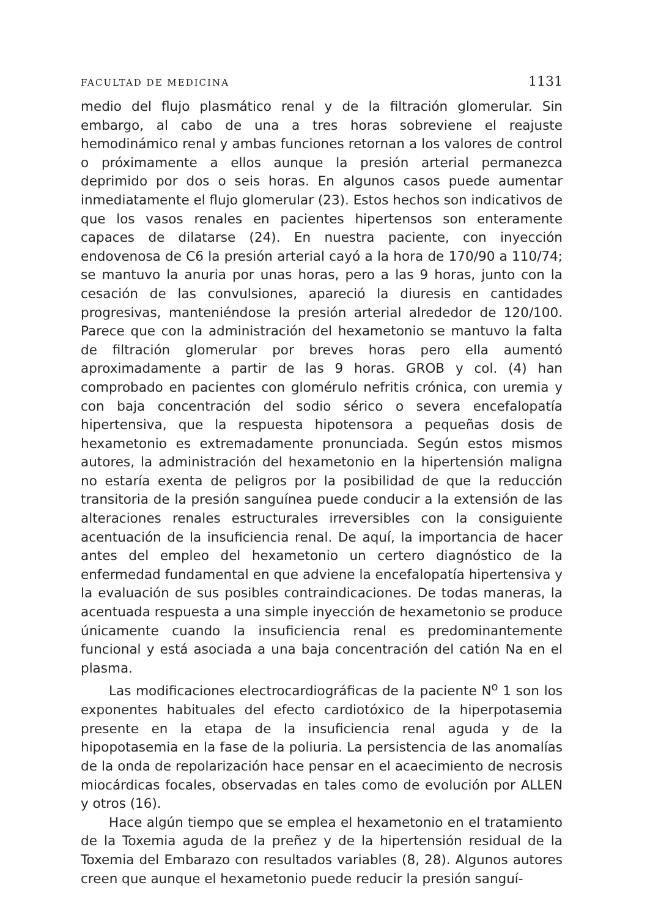FACULTAD DE MEDICINA 1131
medio del flujo plasmático renal y de la filtración glomerular. Sin embargo, al cabo de una a tres horas sobreviene el reajuste hemodinámico renal y ambas funciones retornan a los valores de control o próximamente a ellos aunque la presión arterial permanezca deprimido por dos o seis horas. En algunos casos puede aumentar inmediatamente el flujo glomerular (23). Estos hechos son indicativos de que los vasos renales en pacientes hipertensos son enteramente capaces de dilatarse (24). En nuestra paciente, con inyección endovenosa de C6 la presión arterial cayó a la hora de 170/90 a 110/74; se mantuvo la anuria por unas horas, pero a las 9 horas, junto con la cesación de las convulsiones, apareció la diuresis en cantidades progresivas, manteniéndose la presión arterial alrededor de 120/100. Parece que con la administración del hexametonio se mantuvo la falta de filtración glomerular por breves horas pero ella aumentó aproximadamente a partir de las 9 horas. GROB y col. (4) han comprobado en pacientes con glomérulo nefritis crónica, con uremia y con baja concentración del sodio sérico o severa encefalopatía hipertensiva, que la respuesta hipotensora a pequeñas dosis de hexametonio es extremadamente pronunciada. Según estos mismos autores, la administración del hexametonio en la hipertensión maligna no estaría exenta de peligros por la posibilidad de que la reducción transitoria de la presión sanguínea puede conducir a la extensión de las alteraciones renales estructurales irreversibles con la consiguiente acentuación de la insuficiencia renal. De aquí, la importancia de hacer antes del empleo del hexametonio un certero diagnóstico de la enfermedad fundamental en que adviene la encefalopatía hipertensiva y la evaluación de sus posibles contraindicaciones. De todas maneras, la acentuada respuesta a una simple inyección de hexametonio se produce únicamente cuando la insuficiencia renal es predominantemente funcional y está asociada a una baja concentración del catión Na en el plasma.
Las modificaciones electrocardiográficas de la paciente N<sup>o</sup> 1 son los exponentes habituales del efecto cardiotóxico de la hiperpotasemia presente en la etapa de la insuficiencia renal aguda y de la hipopotasemia en la fase de la poliuria. La persistencia de las anomalías de la onda de repolarización hace pensar en el acaecimiento de necrosis miocárdicas focales, observadas en tales como de evolución por ALLEN y otros (16).
Hace algún tiempo que se emplea el hexametonio en el tratamiento de la Toxemia aguda de la preñez y de la hipertensión residual de la Toxemia del Embarazo con resultados variables (8, 28). Algunos autores creen que aunque el hexametonio puede reducir la presión sanguí-